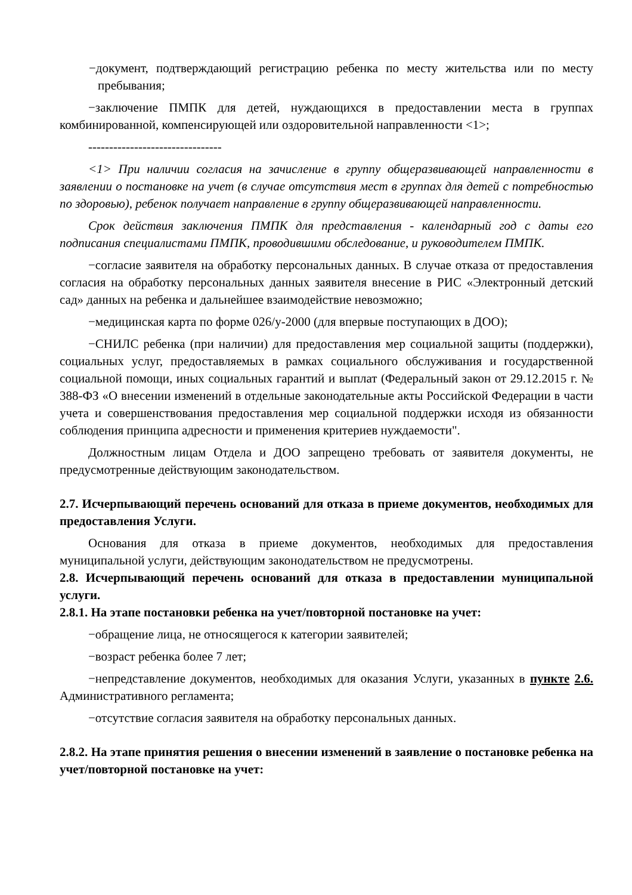−документ, подтверждающий регистрацию ребенка по месту жительства или по месту пребывания;
−заключение ПМПК для детей, нуждающихся в предоставлении места в группах комбинированной, компенсирующей или оздоровительной направленности <1>;
--------------------------------
<1> При наличии согласия на зачисление в группу общеразвивающей направленности в заявлении о постановке на учет (в случае отсутствия мест в группах для детей с потребностью по здоровью), ребенок получает направление в группу общеразвивающей направленности.
Срок действия заключения ПМПК для представления - календарный год с даты его подписания специалистами ПМПК, проводившими обследование, и руководителем ПМПК.
−согласие заявителя на обработку персональных данных. В случае отказа от предоставления согласия на обработку персональных данных заявителя внесение в РИС «Электронный детский сад» данных на ребенка и дальнейшее взаимодействие невозможно;
−медицинская карта по форме 026/у-2000 (для впервые поступающих в ДОО);
−СНИЛС ребенка (при наличии) для предоставления мер социальной защиты (поддержки), социальных услуг, предоставляемых в рамках социального обслуживания и государственной социальной помощи, иных социальных гарантий и выплат (Федеральный закон от 29.12.2015 г. № 388-ФЗ «О внесении изменений в отдельные законодательные акты Российской Федерации в части учета и совершенствования предоставления мер социальной поддержки исходя из обязанности соблюдения принципа адресности и применения критериев нуждаемости".
Должностным лицам Отдела и ДОО запрещено требовать от заявителя документы, не предусмотренные действующим законодательством.
2.7. Исчерпывающий перечень оснований для отказа в приеме документов, необходимых для предоставления Услуги.
Основания для отказа в приеме документов, необходимых для предоставления муниципальной услуги, действующим законодательством не предусмотрены.
2.8. Исчерпывающий перечень оснований для отказа в предоставлении муниципальной услуги.
2.8.1. На этапе постановки ребенка на учет/повторной постановке на учет:
−обращение лица, не относящегося к категории заявителей;
−возраст ребенка более 7 лет;
−непредставление документов, необходимых для оказания Услуги, указанных в пункте 2.6. Административного регламента;
−отсутствие согласия заявителя на обработку персональных данных.
2.8.2. На этапе принятия решения о внесении изменений в заявление о постановке ребенка на учет/повторной постановке на учет: